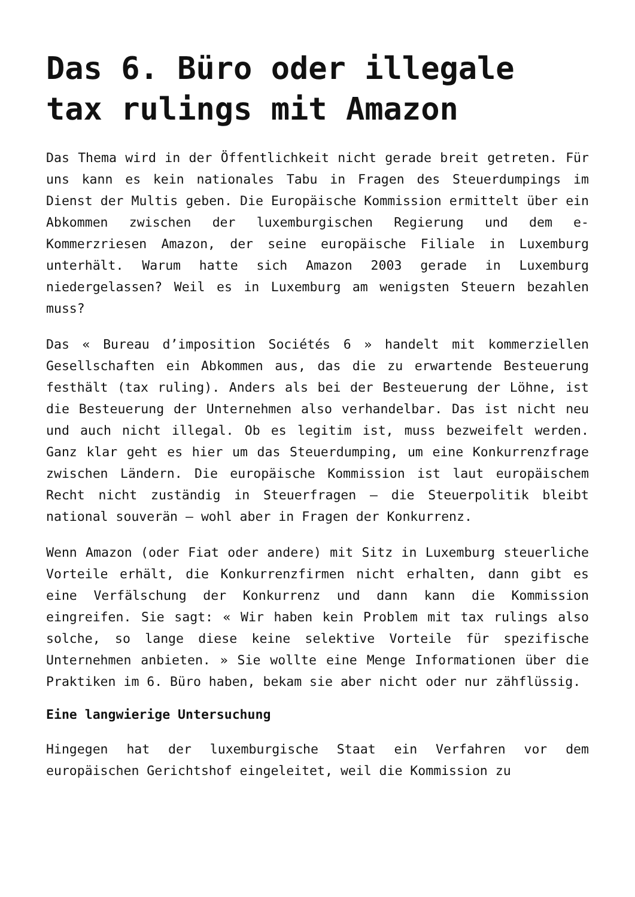Das 6. Büro oder illegale tax rulings mit Amazon
Das Thema wird in der Öffentlichkeit nicht gerade breit getreten. Für uns kann es kein nationales Tabu in Fragen des Steuerdumpings im Dienst der Multis geben. Die Europäische Kommission ermittelt über ein Abkommen zwischen der luxemburgischen Regierung und dem e-Kommerzriesen Amazon, der seine europäische Filiale in Luxemburg unterhält. Warum hatte sich Amazon 2003 gerade in Luxemburg niedergelassen? Weil es in Luxemburg am wenigsten Steuern bezahlen muss?
Das « Bureau d’imposition Sociétés 6 » handelt mit kommerziellen Gesellschaften ein Abkommen aus, das die zu erwartende Besteuerung festhält (tax ruling). Anders als bei der Besteuerung der Löhne, ist die Besteuerung der Unternehmen also verhandelbar. Das ist nicht neu und auch nicht illegal. Ob es legitim ist, muss bezweifelt werden. Ganz klar geht es hier um das Steuerdumping, um eine Konkurrenzfrage zwischen Ländern. Die europäische Kommission ist laut europäischem Recht nicht zuständig in Steuerfragen – die Steuerpolitik bleibt national souverän – wohl aber in Fragen der Konkurrenz.
Wenn Amazon (oder Fiat oder andere) mit Sitz in Luxemburg steuerliche Vorteile erhält, die Konkurrenzfirmen nicht erhalten, dann gibt es eine Verfälschung der Konkurrenz und dann kann die Kommission eingreifen. Sie sagt: « Wir haben kein Problem mit tax rulings also solche, so lange diese keine selektive Vorteile für spezifische Unternehmen anbieten. » Sie wollte eine Menge Informationen über die Praktiken im 6. Büro haben, bekam sie aber nicht oder nur zähflüssig.
Eine langwierige Untersuchung
Hingegen hat der luxemburgische Staat ein Verfahren vor dem europäischen Gerichtshof eingeleitet, weil die Kommission zu